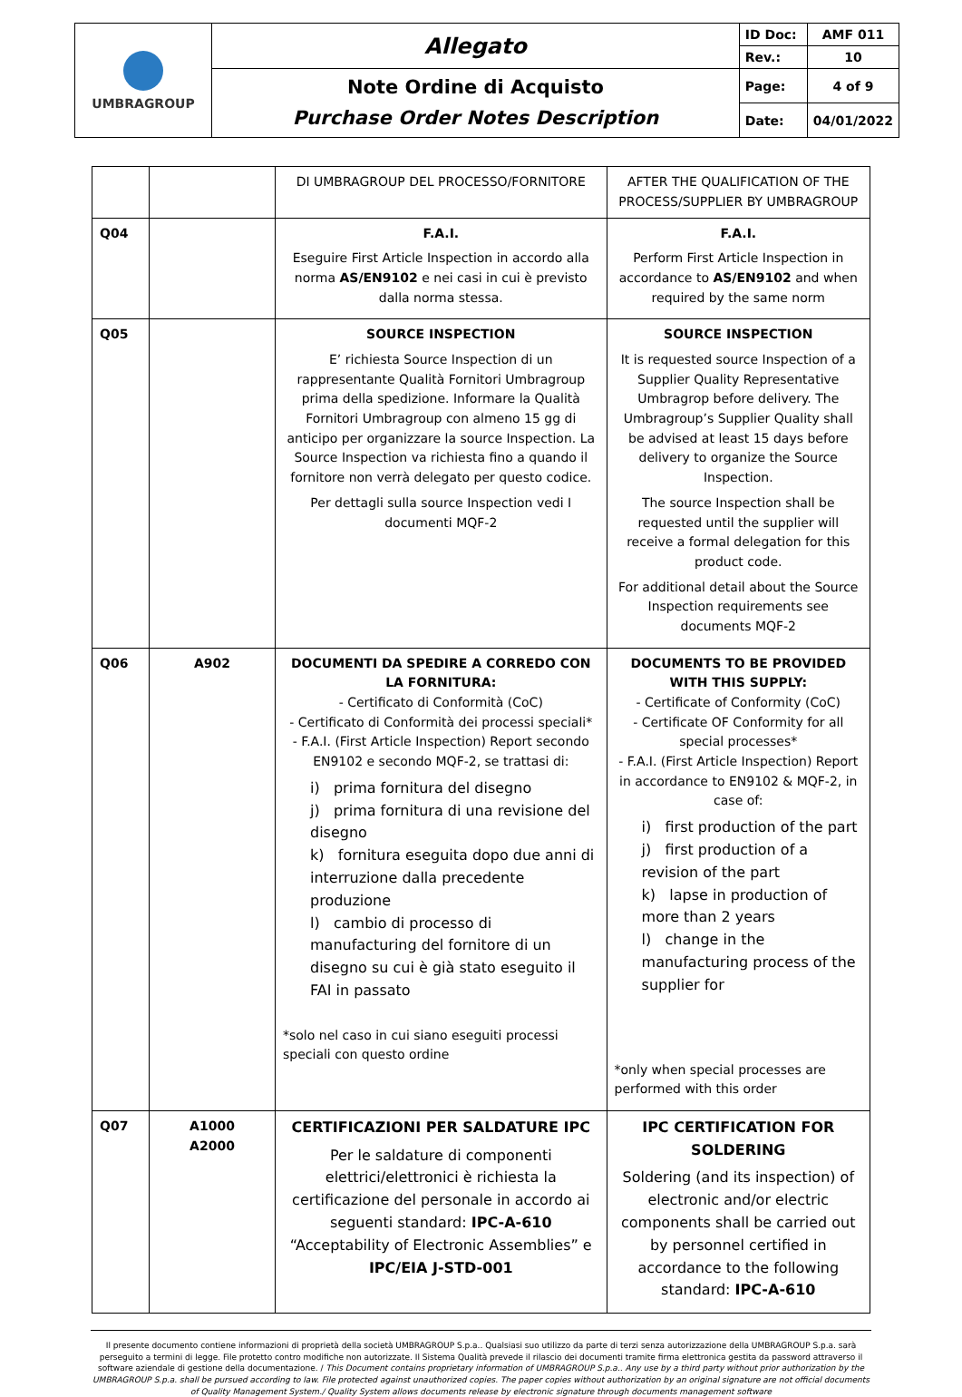| UMBRAGROUP | Allegato | ID Doc: | AMF 011 |
| | | Rev.: | 10 |
| | Note Ordine di Acquisto Purchase Order Notes Description | Page: | 4 of 9 |
| | | Date: | 04/01/2022 |
| | | DI UMBRAGROUP DEL PROCESSO/FORNITORE | AFTER THE QUALIFICATION OF THE PROCESS/SUPPLIER BY UMBRAGROUP |
| Q04 | | F.A.I. Eseguire First Article Inspection in accordo alla norma AS/EN9102 e nei casi in cui è previsto dalla norma stessa. | F.A.I. Perform First Article Inspection in accordance to AS/EN9102 and when required by the same norm |
| Q05 | | SOURCE INSPECTION E’ richiesta Source Inspection di un rappresentante Qualità Fornitori Umbragroup prima della spedizione. Informare la Qualità Fornitori Umbragroup con almeno 15 gg di anticipo per organizzare la source Inspection. La Source Inspection va richiesta fino a quando il fornitore non verrà delegato per questo codice. Per dettagli sulla source Inspection vedi I documenti MQF-2 | SOURCE INSPECTION It is requested source Inspection of a Supplier Quality Representative Umbragrop before delivery. The Umbragroup’s Supplier Quality shall be advised at least 15 days before delivery to organize the Source Inspection. The source Inspection shall be requested until the supplier will receive a formal delegation for this product code. For additional detail about the Source Inspection requirements see documents MQF-2 |
| Q06 | A902 | DOCUMENTI DA SPEDIRE A CORREDO CON LA FORNITURA: - Certificato di Conformità (CoC) - Certificato di Conformità dei processi speciali* - F.A.I. (First Article Inspection) Report secondo EN9102 e secondo MQF-2, se trattasi di: i) prima fornitura del disegno j) prima fornitura di una revisione del disegno k) fornitura eseguita dopo due anni di interruzione dalla precedente produzione l) cambio di processo di manufacturing del fornitore di un disegno su cui è già stato eseguito il FAI in passato *solo nel caso in cui siano eseguiti processi speciali con questo ordine | DOCUMENTS TO BE PROVIDED WITH THIS SUPPLY: - Certificate of Conformity (CoC) - Certificate OF Conformity for all special processes* - F.A.I. (First Article Inspection) Report in accordance to EN9102 & MQF-2, in case of: i) first production of the part j) first production of a revision of the part k) lapse in production of more than 2 years l) change in the manufacturing process of the supplier for *only when special processes are performed with this order |
| Q07 | A1000 A2000 | CERTIFICAZIONI PER SALDATURE IPC Per le saldature di componenti elettrici/elettronici è richiesta la certificazione del personale in accordo ai seguenti standard: IPC-A-610 “Acceptability of Electronic Assemblies” e IPC/EIA J-STD-001 | IPC CERTIFICATION FOR SOLDERING Soldering (and its inspection) of electronic and/or electric components shall be carried out by personnel certified in accordance to the following standard: IPC-A-610 |
Il presente documento contiene informazioni di proprietà della società UMBRAGROUP S.p.a.. Qualsiasi suo utilizzo da parte di terzi senza autorizzazione della UMBRAGROUP S.p.a. sarà perseguito a termini di legge. File protetto contro modifiche non autorizzate. Il Sistema Qualità prevede il rilascio dei documenti tramite firma elettronica gestita da password attraverso il software aziendale di gestione della documentazione. / This Document contains proprietary information of UMBRAGROUP S.p.a.. Any use by a third party without prior authorization by the UMBRAGROUP S.p.a. shall be pursued according to law. File protected against unauthorized copies. The paper copies without authorization by an original signature are not official documents of Quality Management System./ Quality System allows documents release by electronic signature through documents management software